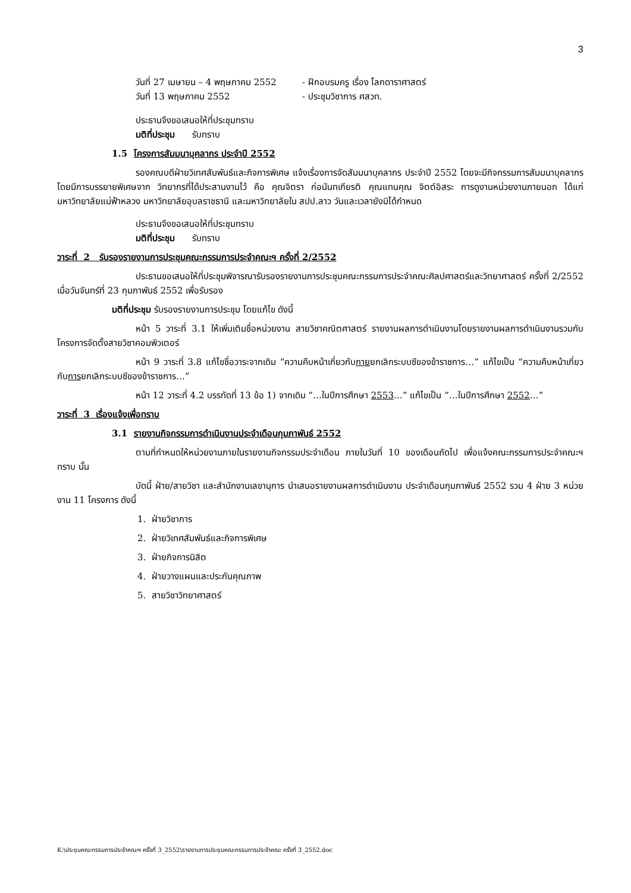3
วันที่ 27 เมษายน – 4 พฤษภาคม 2552 - ฝึกอบรมครู เรื่อง โลกดาราศาสตร์
วันที่ 13 พฤษภาคม 2552 - ประชุมวิชาการ ศสวท.
ประธานจึงขอเสนอให้ที่ประชุมทราบ
มติที่ประชุม รับทราบ
1.5 โครงการสัมมนาบุคลากร ประจำปี 2552
รองคณบดีฝ่ายวิเทศสัมพันธ์และกิจการพิเศษ แจ้งเรื่องการจัดสัมมนาบุคลากร ประจำปี 2552 โดยจะมีกิจกรรมการสัมมนาบุคลากร โดยมีการบรรยายพิเศษจาก วิทยากรที่ได้ประสานงานไว้ คือ คุณจิตรา ก่อนันทเกียรติ คุณแทนคุณ จิตต์อิสระ การดูงานหน่วยงานภายนอก ได้แก่ มหาวิทยาลัยแม่ฟ้าหลวง มหาวิทยาลัยอุบลราชธานี และมหาวิทยาลัยใน สปป.ลาว วันและเวลายังมิได้กำหนด
ประธานจึงขอเสนอให้ที่ประชุมทราบ
มติที่ประชุม รับทราบ
วาระที่ 2 รับรองรายงานการประชุมคณะกรรมการประจำคณะฯ ครั้งที่ 2/2552
ประธานขอเสนอให้ที่ประชุมพิจารณารับรองรายงานการประชุมคณะกรรมการประจำคณะศิลปศาสตร์และวิทยาศาสตร์ ครั้งที่ 2/2552 เมื่อวันจันทร์ที่ 23 กุมภาพันธ์ 2552 เพื่อรับรอง
มติที่ประชุม รับรองรายงานการประชุม โดยแก้ไข ดังนี้
หน้า 5 วาระที่ 3.1 ให้เพิ่มเติมชื่อหน่วยงาน สายวิชาคณิตศาสตร์ รายงานผลการดำเนินงานโดยรายงานผลการดำเนินงานรวมกับโครงการจัดตั้งสายวิชาคอมพิวเตอร์
หน้า 9 วาระที่ 3.8 แก้ไขชื่อวาระจากเดิม “ความคืบหน้าเกี่ยวกับกายยกเลิกระบบซีของข้าราชการ…” แก้ไขเป็น “ความคืบหน้าเกี่ยวกับการยกเลิกระบบซีของข้าราชการ…”
หน้า 12 วาระที่ 4.2 บรรทัดที่ 13 ข้อ 1) จากเดิม “…ในปีการศึกษา 2553…” แก้ไขเป็น “…ในปีการศึกษา 2552…”
วาระที่ 3 เรื่องแจ้งเพื่อทราบ
3.1 รายงานกิจกรรมการดำเนินงานประจำเดือนกุมภาพันธ์ 2552
ตามที่กำหนดให้หน่วยงานภายในรายงานกิจกรรมประจำเดือน ภายในวันที่ 10 ของเดือนถัดไป เพื่อแจ้งคณะกรรมการประจำคณะฯ ทราบ นั้น
บัดนี้ ฝ่าย/สายวิชา และสำนักงานเลขานุการ นำเสนอรายงานผลการดำเนินงาน ประจำเดือนกุมภาพันธ์ 2552 รวม 4 ฝ่าย 3 หน่วยงาน 11 โครงการ ดังนี้
1. ฝ่ายวิชาการ
2. ฝ่ายวิเทศสัมพันธ์และกิจการพิเศษ
3. ฝ่ายกิจการนิสิต
4. ฝ่ายวางแผนและประกันคุณภาพ
5. สายวิชาวิทยาศาสตร์
K:\ประชุมคณะกรรมการประจำคณะฯ ครั้งที่ 3_2552\รายงานการประชุมคณะกรรมการประจำคณะ ครั้งที่ 3_2552.doc